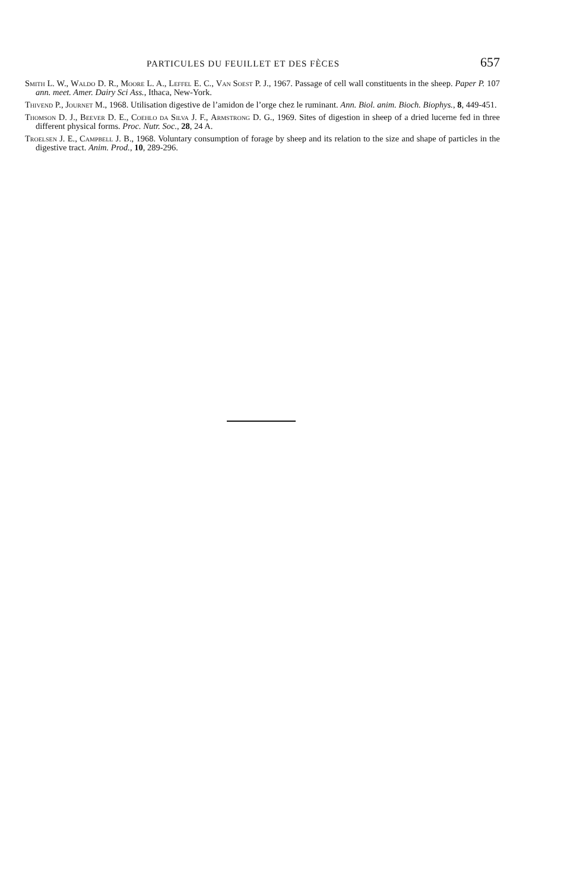PARTICULES DU FEUILLET ET DES FÈCES 657
Smith L. W., Waldo D. R., Moore L. A., Leffel E. C., Van Soest P. J., 1967. Passage of cell wall constituents in the sheep. Paper P. 107 ann. meet. Amer. Dairy Sci Ass., Ithaca, New-York.
Thivend P., Journet M., 1968. Utilisation digestive de l’amidon de l’orge chez le ruminant. Ann. Biol. anim. Bioch. Biophys., 8, 449-451.
Thomson D. J., Beever D. E., Coehlo da Silva J. F., Armstrong D. G., 1969. Sites of digestion in sheep of a dried lucerne fed in three different physical forms. Proc. Nutr. Soc., 28, 24 A.
Troelsen J. E., Campbell J. B., 1968. Voluntary consumption of forage by sheep and its relation to the size and shape of particles in the digestive tract. Anim. Prod., 10, 289-296.